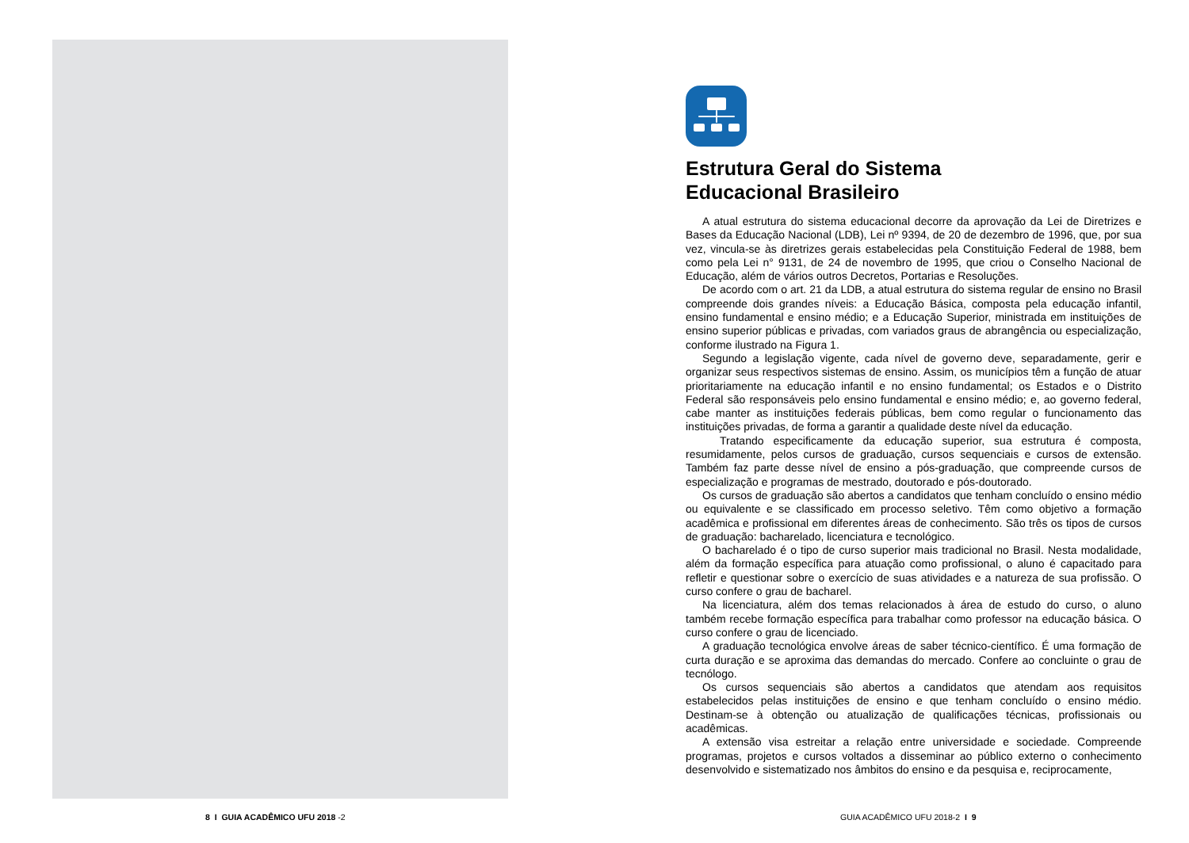Estrutura Geral do Sistema
Educacional Brasileiro
A atual estrutura do sistema educacional decorre da aprovação da Lei de Diretrizes e Bases da Educação Nacional (LDB), Lei nº 9394, de 20 de dezembro de 1996, que, por sua vez, vincula-se às diretrizes gerais estabelecidas pela Constituição Federal de 1988, bem como pela Lei n° 9131, de 24 de novembro de 1995, que criou o Conselho Nacional de Educação, além de vários outros Decretos, Portarias e Resoluções.
De acordo com o art. 21 da LDB, a atual estrutura do sistema regular de ensino no Brasil compreende dois grandes níveis: a Educação Básica, composta pela educação infantil, ensino fundamental e ensino médio; e a Educação Superior, ministrada em instituições de ensino superior públicas e privadas, com variados graus de abrangência ou especialização, conforme ilustrado na Figura 1.
Segundo a legislação vigente, cada nível de governo deve, separadamente, gerir e organizar seus respectivos sistemas de ensino. Assim, os municípios têm a função de atuar prioritariamente na educação infantil e no ensino fundamental; os Estados e o Distrito Federal são responsáveis pelo ensino fundamental e ensino médio; e, ao governo federal, cabe manter as instituições federais públicas, bem como regular o funcionamento das instituições privadas, de forma a garantir a qualidade deste nível da educação.
Tratando especificamente da educação superior, sua estrutura é composta, resumidamente, pelos cursos de graduação, cursos sequenciais e cursos de extensão. Também faz parte desse nível de ensino a pós-graduação, que compreende cursos de especialização e programas de mestrado, doutorado e pós-doutorado.
Os cursos de graduação são abertos a candidatos que tenham concluído o ensino médio ou equivalente e se classificado em processo seletivo. Têm como objetivo a formação acadêmica e profissional em diferentes áreas de conhecimento. São três os tipos de cursos de graduação: bacharelado, licenciatura e tecnológico.
O bacharelado é o tipo de curso superior mais tradicional no Brasil. Nesta modalidade, além da formação específica para atuação como profissional, o aluno é capacitado para refletir e questionar sobre o exercício de suas atividades e a natureza de sua profissão. O curso confere o grau de bacharel.
Na licenciatura, além dos temas relacionados à área de estudo do curso, o aluno também recebe formação específica para trabalhar como professor na educação básica. O curso confere o grau de licenciado.
A graduação tecnológica envolve áreas de saber técnico-científico. É uma formação de curta duração e se aproxima das demandas do mercado. Confere ao concluinte o grau de tecnólogo.
Os cursos sequenciais são abertos a candidatos que atendam aos requisitos estabelecidos pelas instituições de ensino e que tenham concluído o ensino médio. Destinam-se à obtenção ou atualização de qualificações técnicas, profissionais ou acadêmicas.
A extensão visa estreitar a relação entre universidade e sociedade. Compreende programas, projetos e cursos voltados a disseminar ao público externo o conhecimento desenvolvido e sistematizado nos âmbitos do ensino e da pesquisa e, reciprocamente,
8 I GUIA ACADÊMICO UFU 2018 -2
GUIA ACADÊMICO UFU 2018-2 I 9